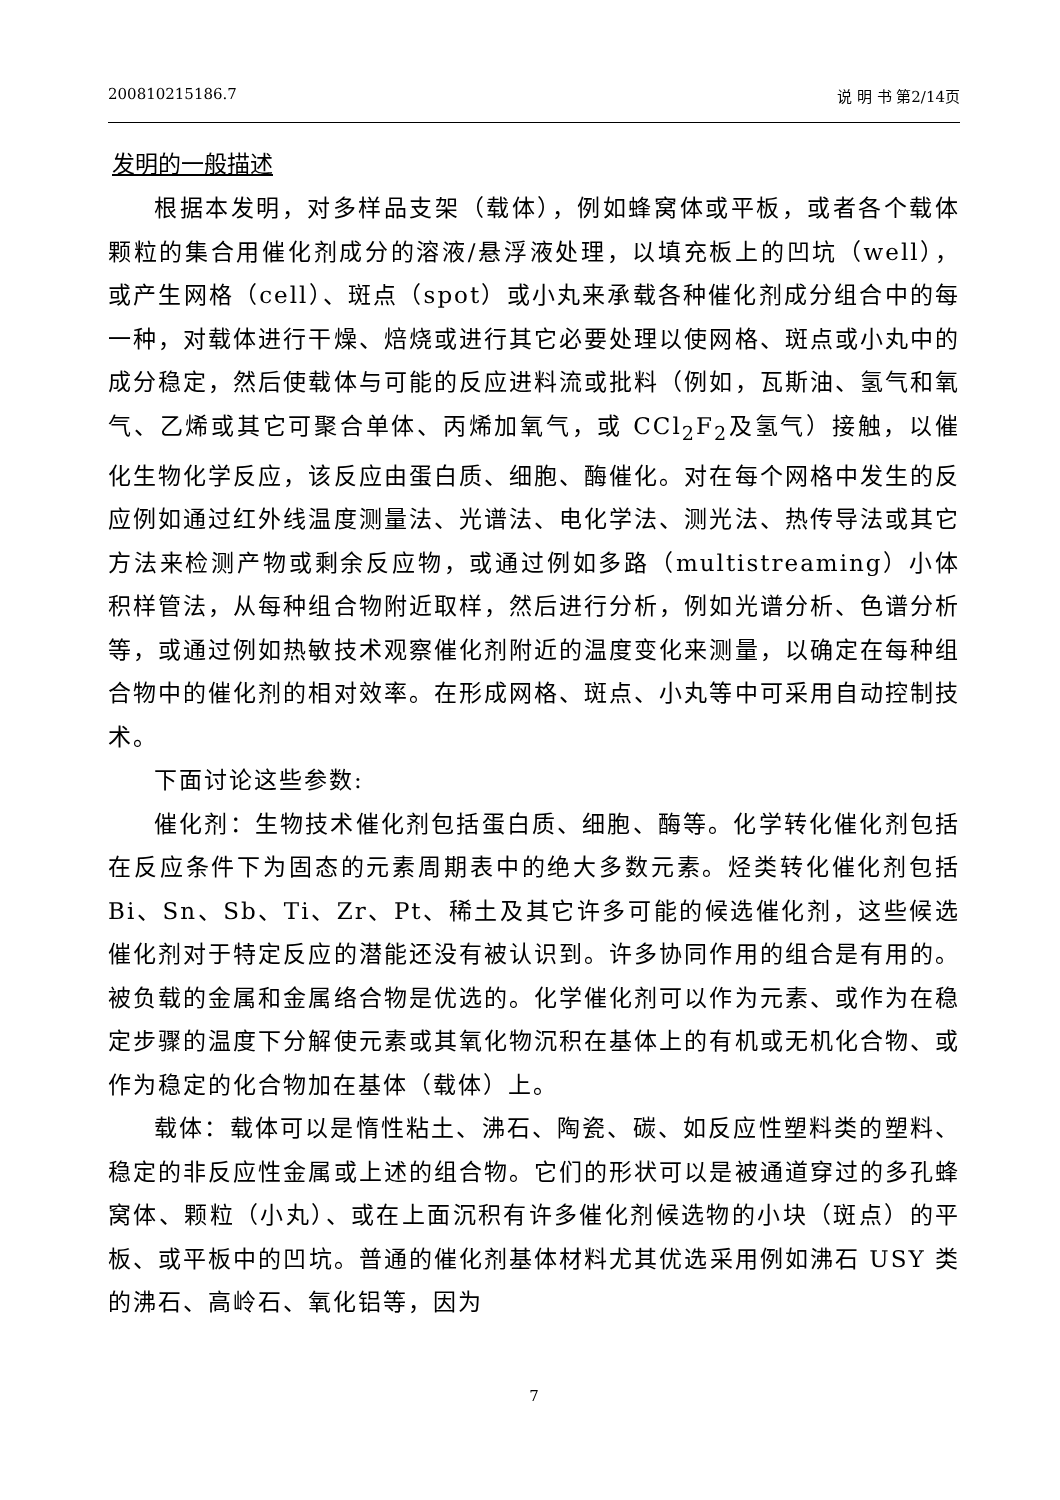200810215186.7 说 明 书 第2/14页
发明的一般描述
根据本发明，对多样品支架（载体），例如蜂窝体或平板，或者各个载体颗粒的集合用催化剂成分的溶液/悬浮液处理，以填充板上的凹坑（well），或产生网格（cell）、斑点（spot）或小丸来承载各种催化剂成分组合中的每一种，对载体进行干燥、焙烧或进行其它必要处理以使网格、斑点或小丸中的成分稳定，然后使载体与可能的反应进料流或批料（例如，瓦斯油、氢气和氧气、乙烯或其它可聚合单体、丙烯加氧气，或 CCl<sub>2</sub>F<sub>2</sub>及氢气）接触，以催化生物化学反应，该反应由蛋白质、细胞、酶催化。对在每个网格中发生的反应例如通过红外线温度测量法、光谱法、电化学法、测光法、热传导法或其它方法来检测产物或剩余反应物，或通过例如多路（multistreaming）小体积样管法，从每种组合物附近取样，然后进行分析，例如光谱分析、色谱分析等，或通过例如热敏技术观察催化剂附近的温度变化来测量，以确定在每种组合物中的催化剂的相对效率。在形成网格、斑点、小丸等中可采用自动控制技术。
下面讨论这些参数:
催化剂：生物技术催化剂包括蛋白质、细胞、酶等。化学转化催化剂包括在反应条件下为固态的元素周期表中的绝大多数元素。烃类转化催化剂包括 Bi、Sn、Sb、Ti、Zr、Pt、稀土及其它许多可能的候选催化剂，这些候选催化剂对于特定反应的潜能还没有被认识到。许多协同作用的组合是有用的。被负载的金属和金属络合物是优选的。化学催化剂可以作为元素、或作为在稳定步骤的温度下分解使元素或其氧化物沉积在基体上的有机或无机化合物、或作为稳定的化合物加在基体（载体）上。
载体：载体可以是惰性粘土、沸石、陶瓷、碳、如反应性塑料类的塑料、稳定的非反应性金属或上述的组合物。它们的形状可以是被通道穿过的多孔蜂窝体、颗粒（小丸）、或在上面沉积有许多催化剂候选物的小块（斑点）的平板、或平板中的凹坑。普通的催化剂基体材料尤其优选采用例如沸石 USY 类的沸石、高岭石、氧化铝等，因为
7